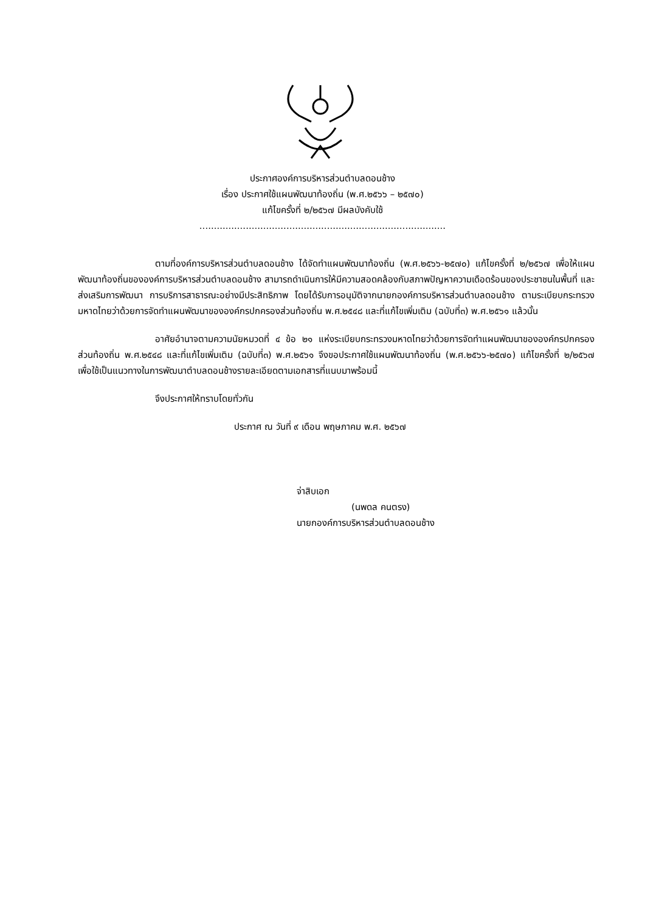ประกาศองค์การบริหารส่วนตำบลดอนช้าง
เรื่อง ประกาศใช้แผนพัฒนาท้องถิ่น (พ.ศ.๒๕๖๖ – ๒๕๗๐)
แก้ไขครั้งที่ ๒/๒๕๖๗ มีผลบังคับใช้
.....................................................................................
ตามที่องค์การบริหารส่วนตำบลดอนช้าง ได้จัดทำแผนพัฒนาท้องถิ่น (พ.ศ.๒๕๖๖-๒๕๗๐) แก้ไขครั้งที่ ๒/๒๕๖๗ เพื่อให้แผนพัฒนาท้องถิ่นขององค์การบริหารส่วนตำบลดอนช้าง สามารถดำเนินการให้มีความสอดคล้องกับสภาพปัญหาความเดือดร้อนของประชาชนในพื้นที่ และส่งเสริมการพัฒนา การบริการสาธารณะอย่างมีประสิทธิภาพ โดยได้รับการอนุมัติจากนายกองค์การบริหารส่วนตำบลดอนช้าง ตามระเบียบกระทรวงมหาดไทยว่าด้วยการจัดทำแผนพัฒนาขององค์กรปกครองส่วนท้องถิ่น พ.ศ.๒๕๔๘ และที่แก้ไขเพิ่มเติม (ฉบับที่๓) พ.ศ.๒๕๖๑ แล้วนั้น
อาศัยอำนาจตามความนัยหมวดที่ ๔ ข้อ ๒๑ แห่งระเบียบกระทรวงมหาดไทยว่าด้วยการจัดทำแผนพัฒนาขององค์กรปกครองส่วนท้องถิ่น พ.ศ.๒๕๔๘ และที่แก้ไขเพิ่มเติม (ฉบับที่๓) พ.ศ.๒๕๖๑ จึงขอประกาศใช้แผนพัฒนาท้องถิ่น (พ.ศ.๒๕๖๖-๒๕๗๐) แก้ไขครั้งที่ ๒/๒๕๖๗ เพื่อใช้เป็นแนวทางในการพัฒนาตำบลดอนช้างรายละเอียดตามเอกสารที่แนบมาพร้อมนี้
จึงประกาศให้ทราบโดยทั่วกัน
ประกาศ ณ วันที่ ๙ เดือน พฤษภาคม พ.ศ. ๒๕๖๗
จ่าสิบเอก
(นพดล คนตรง)
นายกองค์การบริหารส่วนตำบลดอนช้าง